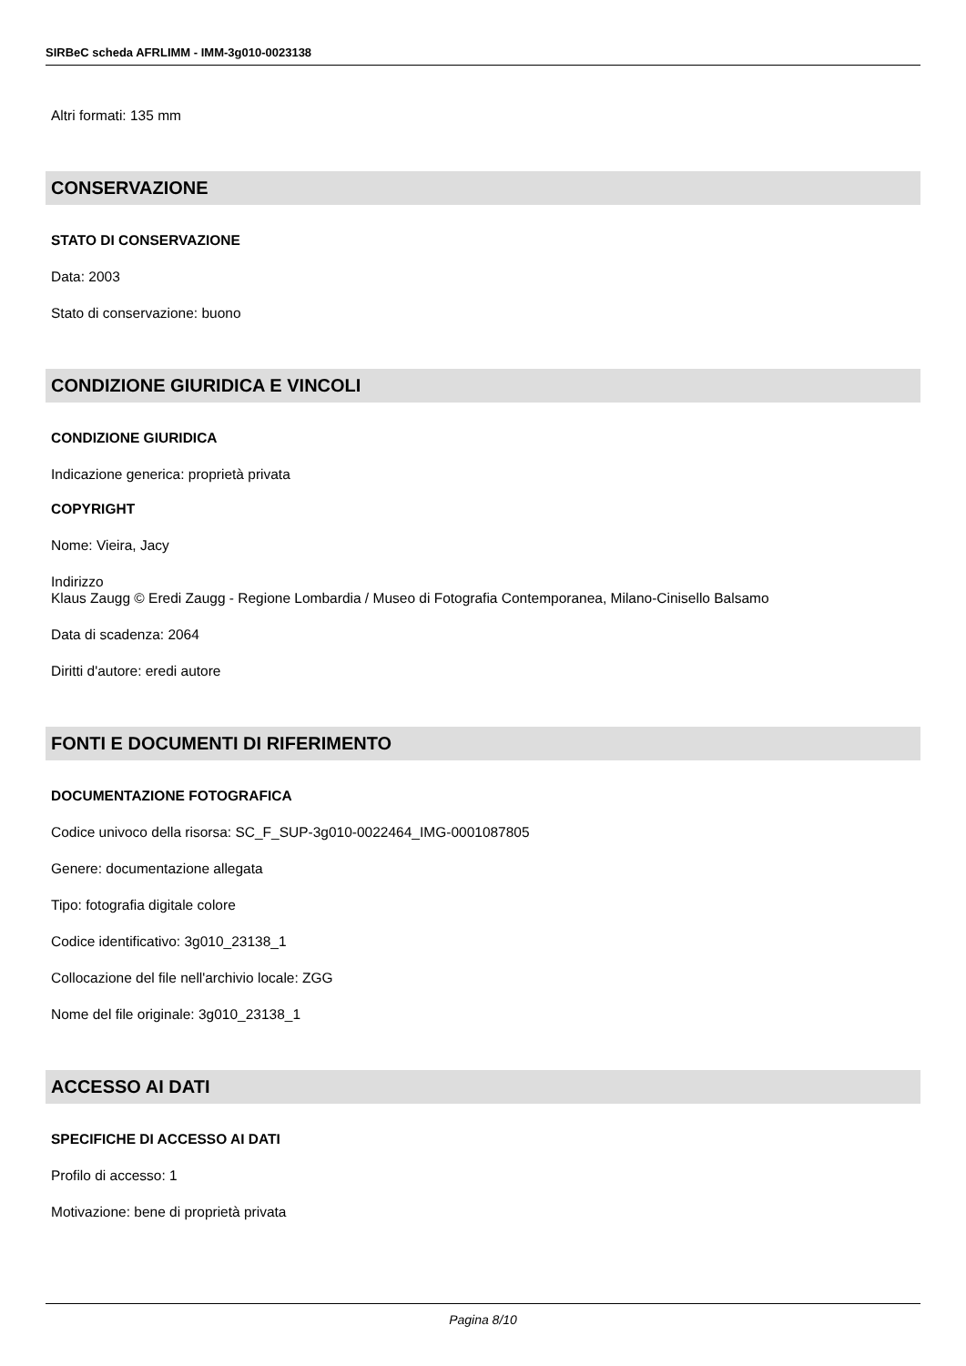SIRBeC scheda AFRLIMM - IMM-3g010-0023138
Altri formati: 135 mm
CONSERVAZIONE
STATO DI CONSERVAZIONE
Data: 2003
Stato di conservazione: buono
CONDIZIONE GIURIDICA E VINCOLI
CONDIZIONE GIURIDICA
Indicazione generica: proprietà privata
COPYRIGHT
Nome: Vieira, Jacy
Indirizzo
Klaus Zaugg © Eredi Zaugg - Regione Lombardia / Museo di Fotografia Contemporanea, Milano-Cinisello Balsamo
Data di scadenza: 2064
Diritti d'autore: eredi autore
FONTI E DOCUMENTI DI RIFERIMENTO
DOCUMENTAZIONE FOTOGRAFICA
Codice univoco della risorsa: SC_F_SUP-3g010-0022464_IMG-0001087805
Genere: documentazione allegata
Tipo: fotografia digitale colore
Codice identificativo: 3g010_23138_1
Collocazione del file nell'archivio locale: ZGG
Nome del file originale: 3g010_23138_1
ACCESSO AI DATI
SPECIFICHE DI ACCESSO AI DATI
Profilo di accesso: 1
Motivazione: bene di proprietà privata
Pagina 8/10